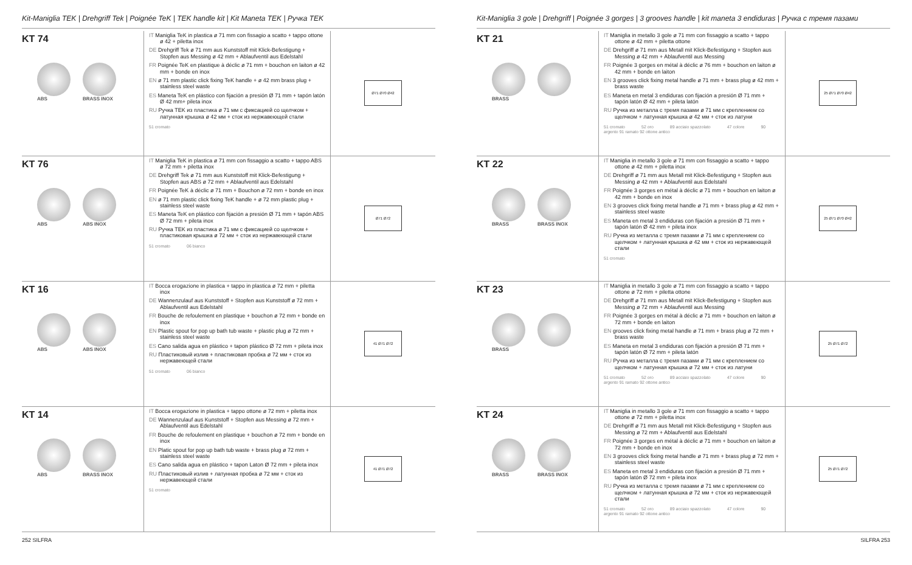Kit-Maniglia TEK | Drehgriff Tek | Poignée TeK | TEK handle kit | Kit Maneta TEK | Ручка TEK
KT 74
ABS BRASS INOX
IT Maniglia TeK in plastica ø 71 mm con fissagio a scatto + tappo ottone ø 42 + piletta inox
DE Drehgriff Tek ø 71 mm aus Kunststoff mit Klick-Befestigung + Stopfen aus Messing ø 42 mm + Ablaufventil aus Edelstahl
FR Poignée TeK en plastique à déclic ø 71 mm + bouchon en laiton ø 42 mm + bonde en inox
EN ø 71 mm plastic click fixing TeK handle + ø 42 mm brass plug + stainless steel waste
ES Maneta TeK en plástico con fijación a presión Ø 71 mm + tapón latón Ø 42 mm+ pileta inox
RU Ручка TEK из пластика ø 71 мм с фиксацией со щелчком + латунная крышка ø 42 мм + сток из нержавеющей стали
51 cromato
Ø71 Ø70 Ø42
KT 76
ABS ABS INOX
IT Maniglia TeK in plastica ø 71 mm con fissaggio a scatto + tappo ABS ø 72 mm + piletta inox
DE Drehgriff Tek ø 71 mm aus Kunststoff mit Klick-Befestigung + Stopfen aus ABS ø 72 mm + Ablaufventil aus Edelstahl
FR Poignée TeK à déclic ø 71 mm + Bouchon ø 72 mm + bonde en inox
EN ø 71 mm plastic click fixing TeK handle + ø 72 mm plastic plug + stainless steel waste
ES Maneta TeK en plástico con fijación a presión Ø 71 mm + tapón ABS Ø 72 mm + pileta inox
RU Ручка TEK из пластика ø 71 мм с фиксацией со щелчком + пластиковая крышка ø 72 мм + сток из нержавеющей стали
51 cromato 06 bianco
Ø71 Ø72
KT 16
ABS ABS INOX
IT Bocca erogazione in plastica + tappo in plastica ø 72 mm + piletta inox
DE Wannenzulauf aus Kunststoff + Stopfen aus Kunststoff ø 72 mm + Ablaufventil aus Edelstahl
FR Bouche de refoulement en plastique + bouchon ø 72 mm + bonde en inox
EN Plastic spout for pop up bath tub waste + plastic plug ø 72 mm + stainless steel waste
ES Cano salida agua en plástico + tapon plástico Ø 72 mm + pileta inox
RU Пластиковый излив + пластиковая пробка ø 72 мм + сток из нержавеющей стали
51 cromato 06 bianco
41 Ø71 Ø72
KT 14
ABS BRASS INOX
IT Bocca erogazione in plastica + tappo ottone ø 72 mm + piletta inox
DE Wannenzulauf aus Kunststoff + Stopfen aus Messing ø 72 mm + Ablaufventil aus Edelstahl
FR Bouche de refoulement en plastique + bouchon ø 72 mm + bonde en inox
EN Platic spout for pop up bath tub waste + brass plug ø 72 mm + stainless steel waste
ES Cano salida agua en plástico + tapon Laton Ø 72 mm + pileta inox
RU Пластиковый излив + латунная пробка ø 72 мм + сток из нержавеющей стали
51 cromato
41 Ø71 Ø72
Kit-Maniglia 3 gole | Drehgriff | Poignée 3 gorges | 3 grooves handle | kit maneta 3 endiduras | Ручка с тремя пазами
KT 21
BRASS
IT Maniglia in metallo 3 gole ø 71 mm con fissaggio a scatto + tappo ottone ø 42 mm + piletta ottone
DE Drehgriff ø 71 mm aus Metall mit Klick-Befestigung + Stopfen aus Messing ø 42 mm + Ablaufventil aus Messing
FR Poignée 3 gorges en métal à déclic ø 76 mm + bouchon en laiton ø 42 mm + bonde en laiton
EN 3 grooves click fixing metal handle ø 71 mm + brass plug ø 42 mm + brass waste
ES Maneta en metal 3 endiduras con fijación a presión Ø 71 mm + tapón latón Ø 42 mm + pileta latón
RU Ручка из металла с тремя пазами ø 71 мм с креплением со щелчком + латунная крышка ø 42 мм + сток из латуни
51 cromato 52 oro 89 acciaio spazzolato 47 colore 90 argento 91 ramato 92 ottone antico
25 Ø71 Ø70 Ø42
KT 22
BRASS BRASS INOX
IT Maniglia in metallo 3 gole ø 71 mm con fissaggio a scatto + tappo ottone ø 42 mm + piletta inox
DE Drehgriff ø 71 mm aus Metall mit Klick-Befestigung + Stopfen aus Messing ø 42 mm + Ablaufventil aus Edelstahl
FR Poignée 3 gorges en métal à déclic ø 71 mm + bouchon en laiton ø 42 mm + bonde en inox
EN 3 grooves click fixing metal handle ø 71 mm + brass plug ø 42 mm + stainless steel waste
ES Maneta en metal 3 endiduras con fijación a presión Ø 71 mm + tapón latón Ø 42 mm + pileta inox
RU Ручка из металла с тремя пазами ø 71 мм с креплением со щелчком + латунная крышка ø 42 мм + сток из нержавеющей стали
51 cromato
25 Ø71 Ø70 Ø42
KT 23
BRASS
IT Maniglia in metallo 3 gole ø 71 mm con fissaggio a scatto + tappo ottone ø 72 mm + piletta ottone
DE Drehgriff ø 71 mm aus Metall mit Klick-Befestigung + Stopfen aus Messing ø 72 mm + Ablaufventil aus Messing
FR Poignée 3 gorges en métal à déclic ø 71 mm + bouchon en laiton ø 72 mm + bonde en laiton
EN grooves click fixing metal handle ø 71 mm + brass plug ø 72 mm + brass waste
ES Maneta en metal 3 endiduras con fijación a presión Ø 71 mm + tapón latón Ø 72 mm + pileta latón
RU Ручка из металла с тремя пазами ø 71 мм с креплением со щелчком + латунная крышка ø 72 мм + сток из латуни
51 cromato 52 oro 89 acciaio spazzolato 47 colore 90 argento 91 ramato 92 ottone antico
25 Ø71 Ø72
KT 24
BRASS BRASS INOX
IT Maniglia in metallo 3 gole ø 71 mm con fissaggio a scatto + tappo ottone ø 72 mm + piletta inox
DE Drehgriff ø 71 mm aus Metall mit Klick-Befestigung + Stopfen aus Messing ø 72 mm + Ablaufventil aus Edelstahl
FR Poignée 3 gorges en métal à déclic ø 71 mm + bouchon en laiton ø 72 mm + bonde en inox
EN 3 grooves click fixing metal handle ø 71 mm + brass plug ø 72 mm + stainless steel waste
ES Maneta en metal 3 endiduras con fijación a presión Ø 71 mm + tapón latón Ø 72 mm + pileta inox
RU Ручка из металла с тремя пазами ø 71 мм с креплением со щелчком + латунная крышка ø 72 мм + сток из нержавеющей стали
51 cromato 52 oro 89 acciaio spazzolato 47 colore 90 argento 91 ramato 92 ottone antico
25 Ø71 Ø72
252 SILFRA SILFRA 253